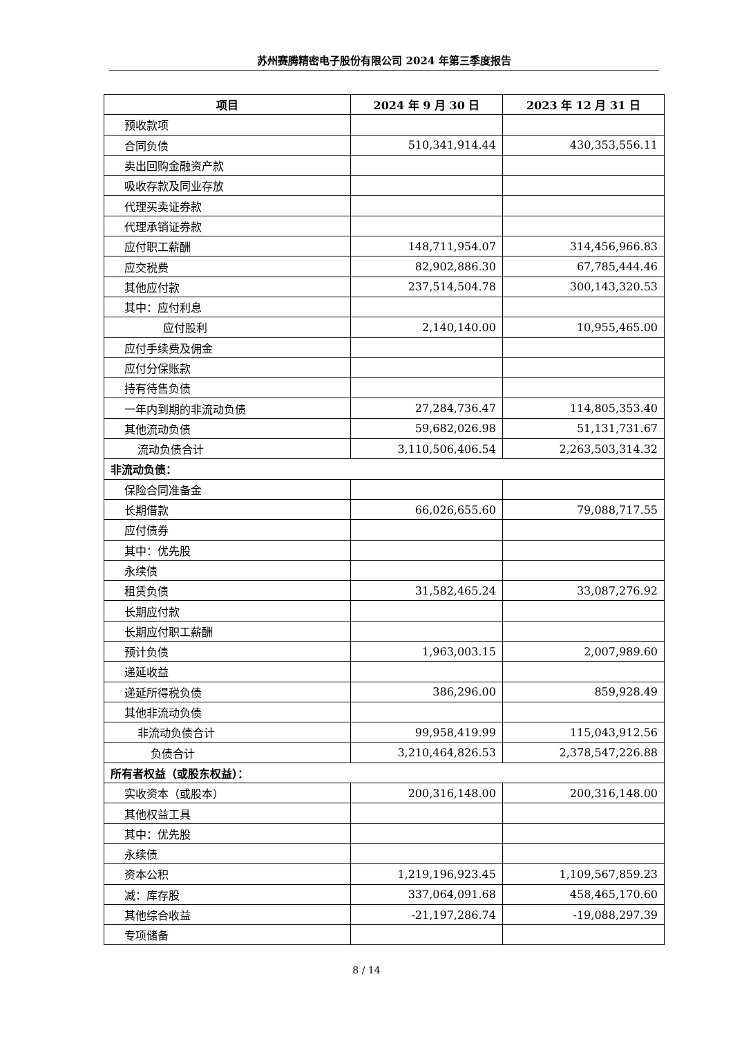苏州赛腾精密电子股份有限公司 2024 年第三季度报告
| 项目 | 2024 年 9 月 30 日 | 2023 年 12 月 31 日 |
| --- | --- | --- |
| 预收款项 | | |
| 合同负债 | 510,341,914.44 | 430,353,556.11 |
| 卖出回购金融资产款 | | |
| 吸收存款及同业存放 | | |
| 代理买卖证券款 | | |
| 代理承销证券款 | | |
| 应付职工薪酬 | 148,711,954.07 | 314,456,966.83 |
| 应交税费 | 82,902,886.30 | 67,785,444.46 |
| 其他应付款 | 237,514,504.78 | 300,143,320.53 |
| 其中：应付利息 | | |
| 应付股利 | 2,140,140.00 | 10,955,465.00 |
| 应付手续费及佣金 | | |
| 应付分保账款 | | |
| 持有待售负债 | | |
| 一年内到期的非流动负债 | 27,284,736.47 | 114,805,353.40 |
| 其他流动负债 | 59,682,026.98 | 51,131,731.67 |
| 流动负债合计 | 3,110,506,406.54 | 2,263,503,314.32 |
| 非流动负债： | | |
| 保险合同准备金 | | |
| 长期借款 | 66,026,655.60 | 79,088,717.55 |
| 应付债券 | | |
| 其中：优先股 | | |
| 永续债 | | |
| 租赁负债 | 31,582,465.24 | 33,087,276.92 |
| 长期应付款 | | |
| 长期应付职工薪酬 | | |
| 预计负债 | 1,963,003.15 | 2,007,989.60 |
| 递延收益 | | |
| 递延所得税负债 | 386,296.00 | 859,928.49 |
| 其他非流动负债 | | |
| 非流动负债合计 | 99,958,419.99 | 115,043,912.56 |
| 负债合计 | 3,210,464,826.53 | 2,378,547,226.88 |
| 所有者权益（或股东权益）： | | |
| 实收资本（或股本） | 200,316,148.00 | 200,316,148.00 |
| 其他权益工具 | | |
| 其中：优先股 | | |
| 永续债 | | |
| 资本公积 | 1,219,196,923.45 | 1,109,567,859.23 |
| 减：库存股 | 337,064,091.68 | 458,465,170.60 |
| 其他综合收益 | -21,197,286.74 | -19,088,297.39 |
| 专项储备 | | |
8 / 14